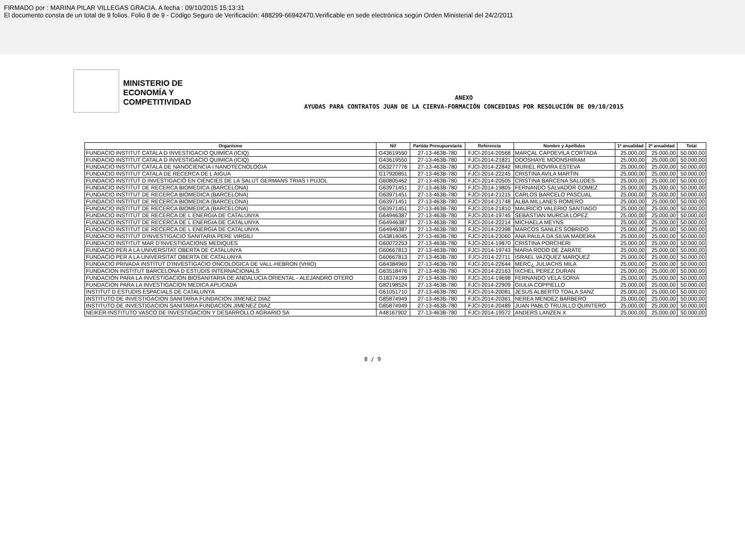FIRMADO por : MARINA PILAR VILLEGAS GRACIA. A fecha : 09/10/2015 15:13:31
El documento consta de un total de 9 folios. Folio 8 de 9 - Código Seguro de Verificación: 488299-66942470.Verificable en sede electrónica según Orden Ministerial del 24/2/2011
MINISTERIO DE ECONOMÍA Y COMPETITIVIDAD
ANEXO
AYUDAS PARA CONTRATOS JUAN DE LA CIERVA-FORMACIÓN CONCEDIDAS POR RESOLUCIÓN DE 09/10/2015
| Organismo | Nif | Partida Presupuestaria | Referencia | Nombre y Apellidos | 1ª anualidad | 2ª anualidad | Total |
| --- | --- | --- | --- | --- | --- | --- | --- |
| FUNDACIO INSTITUT CATALA D INVESTIGACIO QUIMICA (ICIQ) | G43619550 | 27-13-463B-780 | FJCI-2014-20568 | MARÇAL CAPDEVILA CORTADA | 25.000,00 | 25.000,00 | 50.000,00 |
| FUNDACIO INSTITUT CATALA D INVESTIGACIO QUIMICA (ICIQ) | G43619550 | 27-13-463B-780 | FJCI-2014-21821 | DOOSHAYE MOONSHIRAM | 25.000,00 | 25.000,00 | 50.000,00 |
| FUNDACIÓ INSTITUT CATALÀ DE NANOCIÈNCIA I NANOTECNOLOGIA | G63277776 | 27-13-463B-780 | FJCI-2014-22842 | MURIEL ROVIRA ESTEVA | 25.000,00 | 25.000,00 | 50.000,00 |
| FUNDACIO INSTITUT CATALA DE RECERCA DE L AIGUA | G17920851 | 27-13-463B-780 | FJCI-2014-22245 | CRISTINA AVILA MARTIN | 25.000,00 | 25.000,00 | 50.000,00 |
| FUNDACIÓ INSTITUT D INVESTIGACIÓ EN CIÈNCIES DE LA SALUT GERMANS TRIAS I PUJOL | G60805462 | 27-13-463B-780 | FJCI-2014-20505 | CRISTINA BARCENA SALUDES | 25.000,00 | 25.000,00 | 50.000,00 |
| FUNDACIO INSTITUT DE RECERCA BIOMEDICA (BARCELONA) | G63971451 | 27-13-463B-780 | FJCI-2014-19805 | FERNANDO SALVADOR GOMEZ | 25.000,00 | 25.000,00 | 50.000,00 |
| FUNDACIO INSTITUT DE RECERCA BIOMEDICA (BARCELONA) | G63971451 | 27-13-463B-780 | FJCI-2014-21215 | CARLOS BARCELO PASCUAL | 25.000,00 | 25.000,00 | 50.000,00 |
| FUNDACIO INSTITUT DE RECERCA BIOMEDICA (BARCELONA) | G63971451 | 27-13-463B-780 | FJCI-2014-21748 | ALBA MILLANES ROMERO | 25.000,00 | 25.000,00 | 50.000,00 |
| FUNDACIO INSTITUT DE RECERCA BIOMEDICA (BARCELONA) | G63971451 | 27-13-463B-780 | FJCI-2014-21810 | MAURICIO VALERIO SANTIAGO | 25.000,00 | 25.000,00 | 50.000,00 |
| FUNDACIO INSTITUT DE RECERCA DE L ENERGIA DE CATALUNYA | G64946387 | 27-13-463B-780 | FJCI-2014-19745 | SEBASTIAN MURCIA LOPEZ | 25.000,00 | 25.000,00 | 50.000,00 |
| FUNDACIO INSTITUT DE RECERCA DE L ENERGIA DE CATALUNYA | G64946387 | 27-13-463B-780 | FJCI-2014-22214 | MICHAELA MEYNS | 25.000,00 | 25.000,00 | 50.000,00 |
| FUNDACIO INSTITUT DE RECERCA DE L ENERGIA DE CATALUNYA | G64946387 | 27-13-463B-780 | FJCI-2014-22398 | MARCOS SANLES SOBRIDO | 25.000,00 | 25.000,00 | 50.000,00 |
| FUNDACIO INSTITUT D'INVESTIGACIO SANITARIA PERE VIRGILI | G43814045 | 27-13-463B-780 | FJCI-2014-23060 | ANA PAULA DA SILVA MADEIRA | 25.000,00 | 25.000,00 | 50.000,00 |
| FUNDACIO INSTITUT MAR D'INVESTIGACIONS MEDIQUES | G60072253 | 27-13-463B-780 | FJCI-2014-19870 | CRISTINA PORCHERI | 25.000,00 | 25.000,00 | 50.000,00 |
| FUNDACIO PER A LA UNIVERSITAT OBERTA DE CATALUNYA | G60667813 | 27-13-463B-780 | FJCI-2014-19743 | MARIA RODO DE ZARATE | 25.000,00 | 25.000,00 | 50.000,00 |
| FUNDACIO PER A LA UNIVERSITAT OBERTA DE CATALUNYA | G60667813 | 27-13-463B-780 | FJCI-2014-22711 | ISRAEL VAZQUEZ MARQUEZ | 25.000,00 | 25.000,00 | 50.000,00 |
| FUNDACIO PRIVADA INSTITUT D'INVESTIGACIO ONCOLOGICA DE VALL-HEBRON (VHIO) | G64384969 | 27-13-463B-780 | FJCI-2014-22644 | MERC¿ JULIACHS MILA | 25.000,00 | 25.000,00 | 50.000,00 |
| FUNDACION INSTITUT BARCELONA D ESTUDIS INTERNACIONALS | G63518476 | 27-13-463B-780 | FJCI-2014-22163 | IXCHEL PEREZ DURAN | 25.000,00 | 25.000,00 | 50.000,00 |
| FUNDACIÓN PARA LA INVESTIGACIÓN BIOSANITARIA DE ANDALUCIA ORIENTAL - ALEJANDRO OTERO | G18374199 | 27-13-463B-780 | FJCI-2014-19698 | FERNANDO VELA SORIA | 25.000,00 | 25.000,00 | 50.000,00 |
| FUNDACION PARA LA INVESTIGACION MEDICA APLICADA | G82198524 | 27-13-463B-780 | FJCI-2014-22909 | GIULIA COPPIELLO | 25.000,00 | 25.000,00 | 50.000,00 |
| INSTITUT D ESTUDIS ESPACIALS DE CATALUNYA | G61051710 | 27-13-463B-780 | FJCI-2014-20081 | JESUS ALBERTO TOALA SANZ | 25.000,00 | 25.000,00 | 50.000,00 |
| INSTITUTO DE INVESTIGACION SANITARIA FUNDACION JIMENEZ DIAZ | G85874949 | 27-13-463B-780 | FJCI-2014-20361 | NEREA MENDEZ BARBERO | 25.000,00 | 25.000,00 | 50.000,00 |
| INSTITUTO DE INVESTIGACION SANITARIA FUNDACION JIMENEZ DIAZ | G85874949 | 27-13-463B-780 | FJCI-2014-20489 | JUAN PABLO TRUJILLO QUINTERO | 25.000,00 | 25.000,00 | 50.000,00 |
| NEIKER-INSTITUTO VASCO DE INVESTIGACION Y DESARROLLO AGRARIO SA | A48167902 | 27-13-463B-780 | FJCI-2014-19572 | ANDERS LANZEN X | 25.000,00 | 25.000,00 | 50.000,00 |
8 / 9